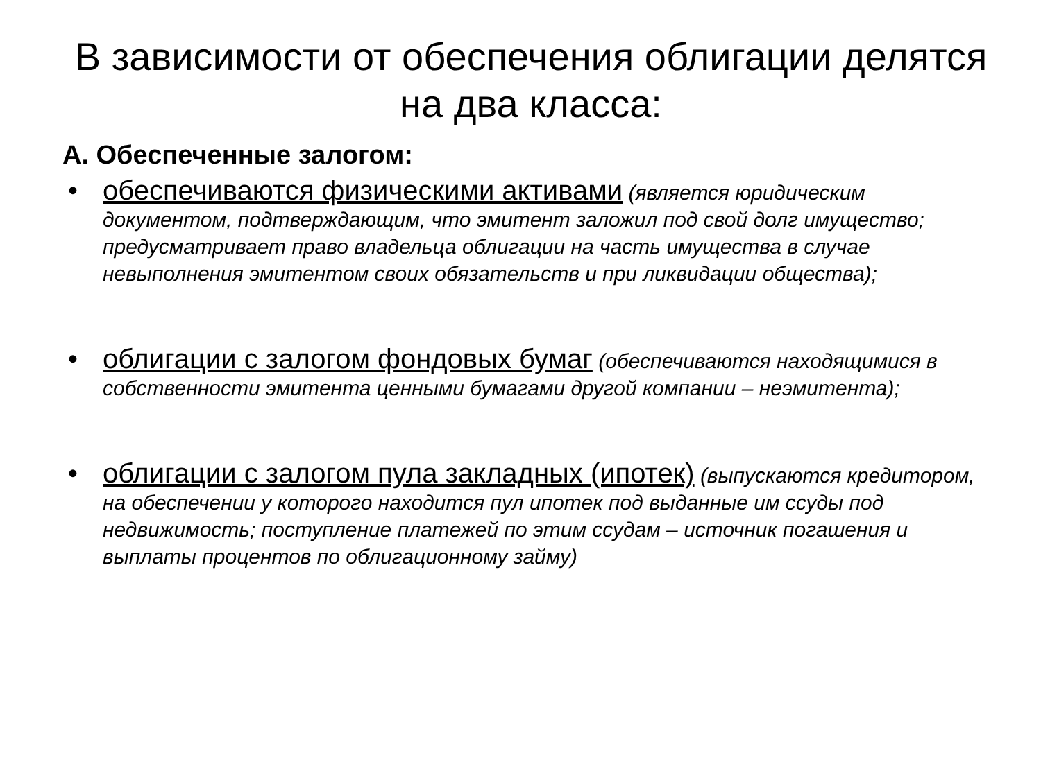В зависимости от обеспечения облигации делятся на два класса:
А. Обеспеченные залогом:
• обеспечиваются физическими активами (является юридическим документом, подтверждающим, что эмитент заложил под свой долг имущество; предусматривает право владельца облигации на часть имущества в случае невыполнения эмитентом своих обязательств и при ликвидации общества);
• облигации с залогом фондовых бумаг (обеспечиваются находящимися в собственности эмитента ценными бумагами другой компании – неэмитента);
• облигации с залогом пула закладных (ипотек) (выпускаются кредитором, на обеспечении у которого находится пул ипотек под выданные им ссуды под недвижимость; поступление платежей по этим ссудам – источник погашения и выплаты процентов по облигационному займу)